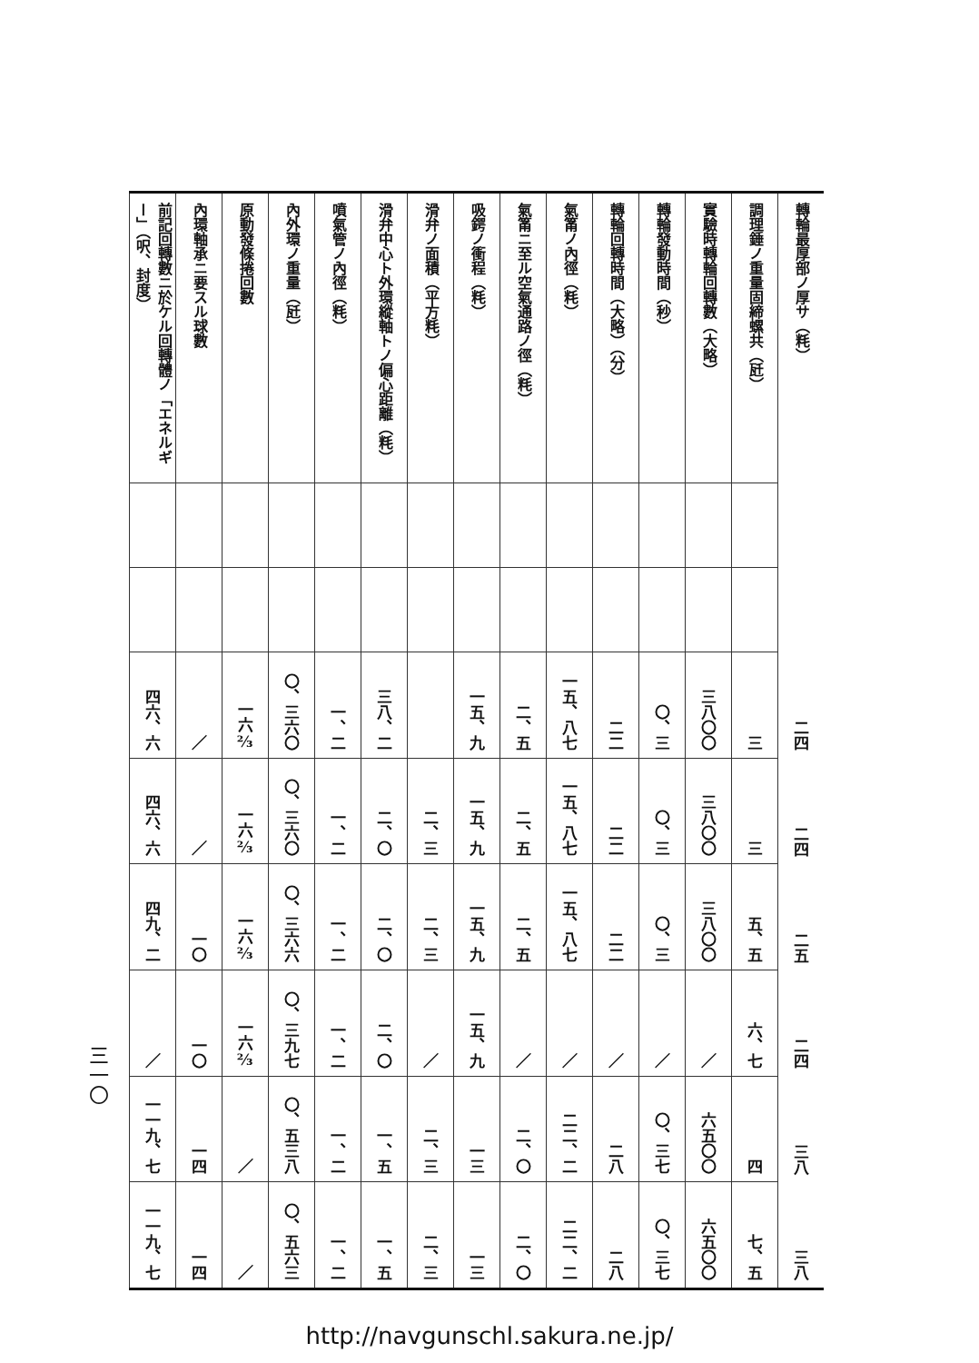三一〇
| 轉輪最厚部ノ厚サ（粍） | | | 二四 | 二四 | 二五 | 二四 | 三八 | 三八 |
| 調理錘ノ重量固締螺共（瓩） | | | 三 | 三 | 五、五 | 六、七 | 四 | 七、五 |
| 實驗時轉輪回轉數（大略） | | | 三八〇〇 | 三八〇〇 | 三八〇〇 | ／ | 六五〇〇 | 六五〇〇 |
| 轉輪發動時間（秒） | | | 〇、三 | 〇、三 | 〇、三 | ／ | 〇、三七 | 〇、三七 |
| 轉輪回轉時間（大略）（分） | | | 二二 | 二二 | 二二 | ／ | 二八 | 二八 |
| 氣筩ノ內徑（粍） | | | 一五、八七 | 一五、八七 | 一五、八七 | ／ | 二二、二 | 二二、二 |
| 氣筩ニ至ル空氣通路ノ徑（粍） | | | 二、五 | 二、五 | 二、五 | ／ | 二、〇 | 二、〇 |
| 吸鍔ノ衝程（粍） | | | 一五、九 | 一五、九 | 一五、九 | 一五、九 | 一三 | 一三 |
| 滑弁ノ面積（平方粍） | | | | 二、三 | 二、三 | ／ | 二、三 | 二、三 |
| 滑弁中心ト外環縱軸トノ偏心距離（粍） | | | 三八、二 | 二、〇 | 二、〇 | 二、〇 | 一、五 | 一、五 |
| 噴氣管ノ內徑（粍） | | | 一、二 | 一、二 | 一、二 | 一、二 | 一、二 | 一、二 |
| 內外環ノ重量（瓩） | | | 〇、三六〇 | 〇、三六〇 | 〇、三六六 | 〇、三九七 | 〇、五三八 | 〇、五六三 |
| 原動發條捲回數 | | | 一六⅔ | 一六⅔ | 一六⅔ | 一六⅔ | ／ | ／ |
| 內環軸承ニ要スル球數 | | | ／ | ／ | 一〇 | 一〇 | 一四 | 一四 |
| 前記回轉數ニ於ケル回轉體ノ「エネルギー」（呎、封度） | | | 四六、六 | 四六、六 | 四九、二 | ／ | 一一九、七 | 一一九、七 |
http://navgunschl.sakura.ne.jp/